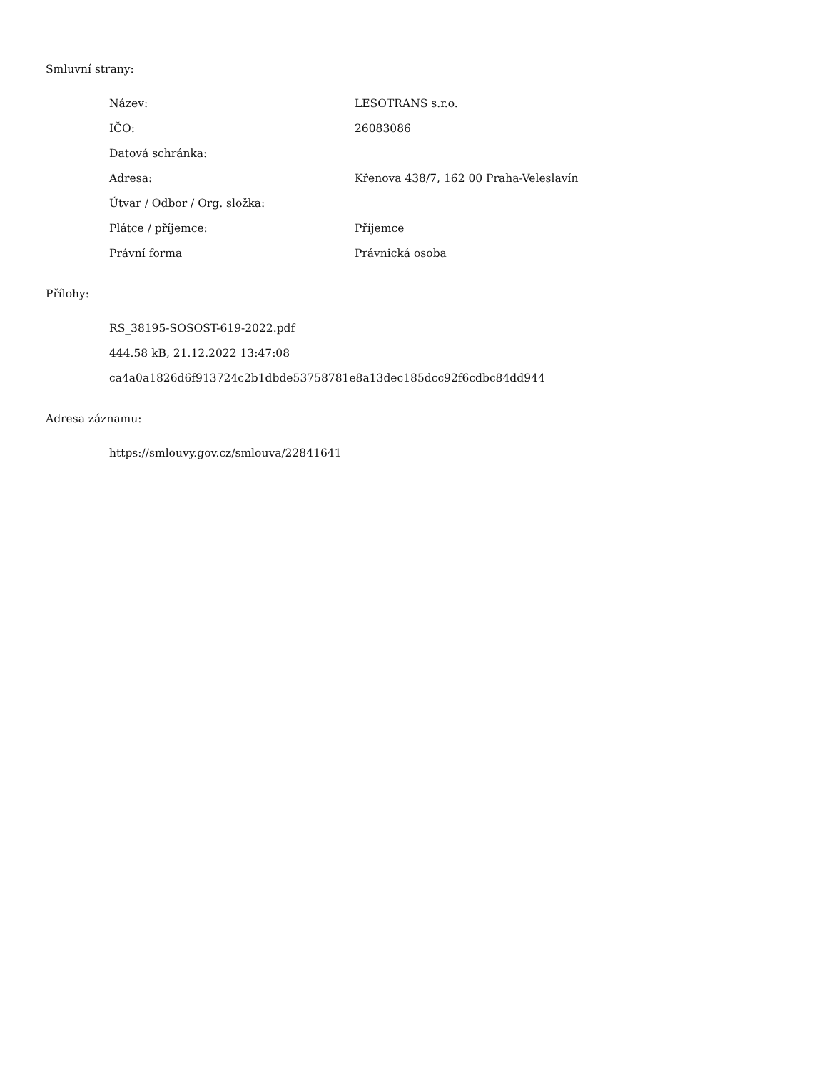Smluvní strany:
| Název: | LESOTRANS s.r.o. |
| IČO: | 26083086 |
| Datová schránka: | |
| Adresa: | Křenova 438/7, 162 00 Praha-Veleslavín |
| Útvar / Odbor / Org. složka: | |
| Plátce / příjemce: | Příjemce |
| Právní forma | Právnická osoba |
Přílohy:
RS_38195-SOSOST-619-2022.pdf
444.58 kB, 21.12.2022 13:47:08
ca4a0a1826d6f913724c2b1dbde53758781e8a13dec185dcc92f6cdbc84dd944
Adresa záznamu:
https://smlouvy.gov.cz/smlouva/22841641